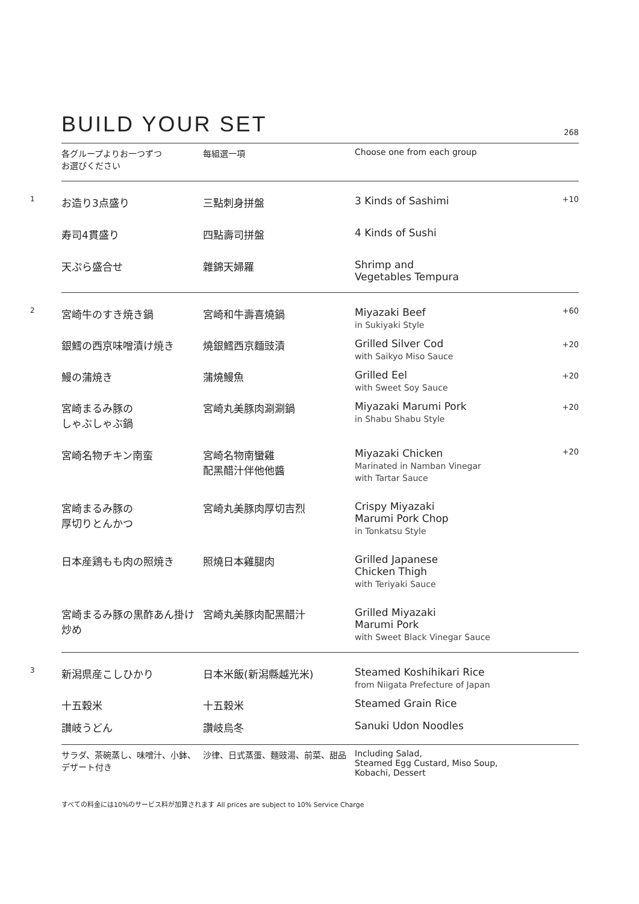BUILD YOUR SET
268
| | 各グループよりお一つずつ お選びください | 每組選一項 | Choose one from each group | |
| 1 | お造り3点盛り | 三點刺身拼盤 | 3 Kinds of Sashimi | +10 |
| | 寿司4貫盛り | 四點壽司拼盤 | 4 Kinds of Sushi | |
| | 天ぷら盛合せ | 雜錦天婦羅 | Shrimp and Vegetables Tempura | |
| 2 | 宮崎牛のすき焼き鍋 | 宮崎和牛壽喜燒鍋 | Miyazaki Beef in Sukiyaki Style | +60 |
| | 銀鱈の西京味噌漬け焼き | 燒銀鱈西京麵豉漬 | Grilled Silver Cod with Saikyo Miso Sauce | +20 |
| | 鰻の蒲焼き | 蒲燒鰻魚 | Grilled Eel with Sweet Soy Sauce | +20 |
| | 宮崎まるみ豚の しゃぶしゃぶ鍋 | 宮崎丸美豚肉涮涮鍋 | Miyazaki Marumi Pork in Shabu Shabu Style | +20 |
| | 宮崎名物チキン南蛮 | 宮崎名物南蠻雞 配黑醋汁伴他他醬 | Miyazaki Chicken Marinated in Namban Vinegar with Tartar Sauce | +20 |
| | 宮崎まるみ豚の 厚切りとんかつ | 宮崎丸美豚肉厚切吉烈 | Crispy Miyazaki Marumi Pork Chop in Tonkatsu Style | |
| | 日本産鶏もも肉の照焼き | 照燒日本雞腿肉 | Grilled Japanese Chicken Thigh with Teriyaki Sauce | |
| | 宮崎まるみ豚の黒酢あん掛け炒め | 宮崎丸美豚肉配黑醋汁 | Grilled Miyazaki Marumi Pork with Sweet Black Vinegar Sauce | |
| 3 | 新潟県産こしひかり | 日本米飯(新潟縣越光米) | Steamed Koshihikari Rice from Niigata Prefecture of Japan | |
| | 十五穀米 | 十五穀米 | Steamed Grain Rice | |
| | 讃岐うどん | 讚岐烏冬 | Sanuki Udon Noodles | |
| | サラダ、茶碗蒸し、味噌汁、小鉢、 デザート付き | 沙律、日式蒸蛋、麵豉湯、前菜、甜品 | Including Salad, Steamed Egg Custard, Miso Soup, Kobachi, Dessert | |
すべての料金には10%のサービス料が加算されます All prices are subject to 10% Service Charge